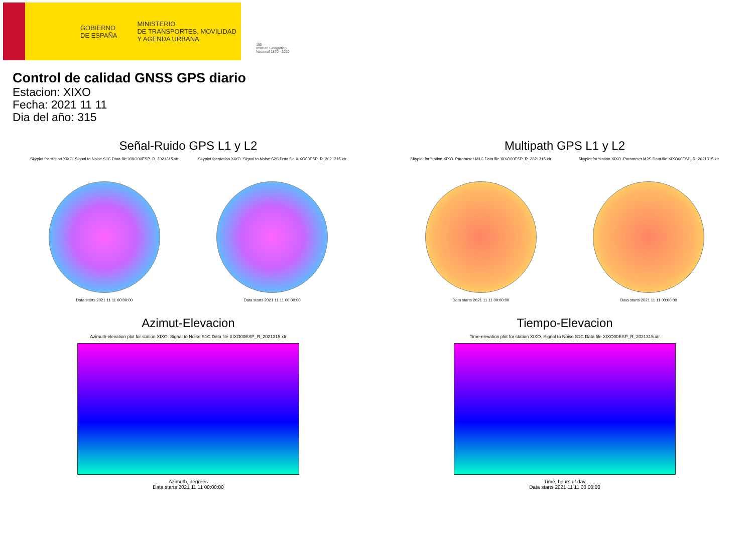GOBIERNO
DE ESPAÑA MINISTERIO
DE TRANSPORTES, MOVILIDAD
Y AGENDA URBANA
150
Instituto Geográfico
Nacional 1870 - 2020
Control de calidad GNSS GPS diario
Estacion: XIXO
Fecha: 2021 11 11
Dia del año: 315
Señal-Ruido GPS L1 y L2
Skyplot for station XIXO. Signal to Noise S1C Data file XIXO00ESP_R_2021315.xtr
Data starts 2021 11 11 00:00:00
Skyplot for station XIXO. Signal to Noise S2S Data file XIXO00ESP_R_2021315.xtr
Data starts 2021 11 11 00:00:00
Multipath GPS L1 y L2
Skyplot for station XIXO. Parameter M1C Data file XIXO00ESP_R_2021315.xtr
Data starts 2021 11 11 00:00:00
Skyplot for station XIXO. Parameter M2S Data file XIXO00ESP_R_2021315.xtr
Data starts 2021 11 11 00:00:00
Azimut-Elevacion
Azimuth-elevation plot for station XIXO. Signal to Noise S1C Data file XIXO00ESP_R_2021315.xtr
Azimuth, degrees
Data starts 2021 11 11 00:00:00
Tiempo-Elevacion
Time-elevation plot for station XIXO. Signal to Noise S1C Data file XIXO00ESP_R_2021315.xtr
Time, hours of day
Data starts 2021 11 11 00:00:00